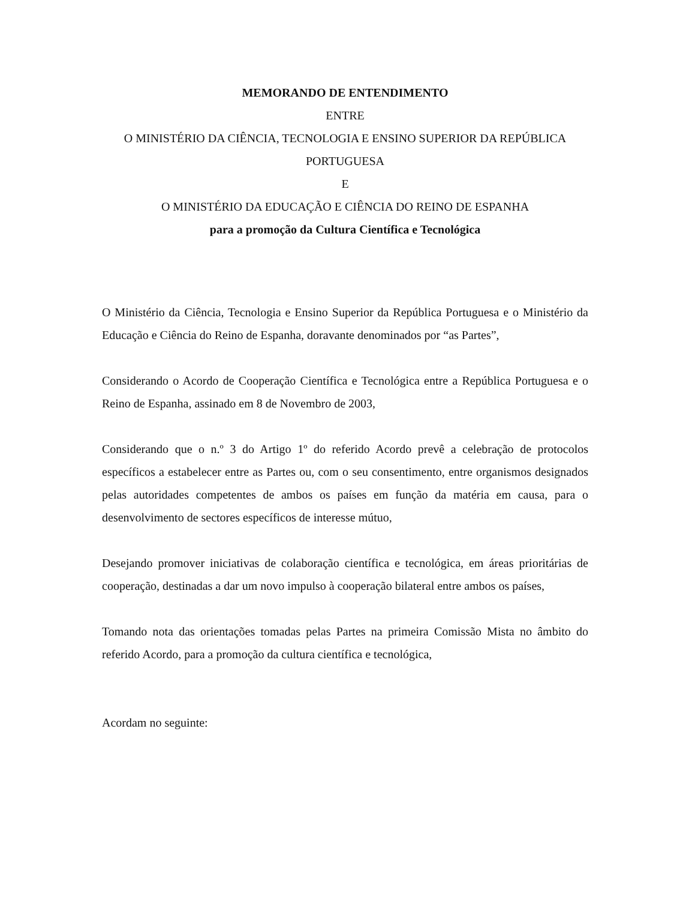MEMORANDO DE ENTENDIMENTO
ENTRE
O MINISTÉRIO DA CIÊNCIA, TECNOLOGIA E ENSINO SUPERIOR DA REPÚBLICA PORTUGUESA
E
O MINISTÉRIO DA EDUCAÇÃO E CIÊNCIA DO REINO DE ESPANHA
para a promoção da Cultura Científica e Tecnológica
O Ministério da Ciência, Tecnologia e Ensino Superior da República Portuguesa e o Ministério da Educação e Ciência do Reino de Espanha, doravante denominados por “as Partes”,
Considerando o Acordo de Cooperação Científica e Tecnológica entre a República Portuguesa e o Reino de Espanha, assinado em 8 de Novembro de 2003,
Considerando que o n.º 3 do Artigo 1º do referido Acordo prevê a celebração de protocolos específicos a estabelecer entre as Partes ou, com o seu consentimento, entre organismos designados pelas autoridades competentes de ambos os países em função da matéria em causa, para o desenvolvimento de sectores específicos de interesse mútuo,
Desejando promover iniciativas de colaboração científica e tecnológica, em áreas prioritárias de cooperação, destinadas a dar um novo impulso à cooperação bilateral entre ambos os países,
Tomando nota das orientações tomadas pelas Partes na primeira Comissão Mista no âmbito do referido Acordo, para a promoção da cultura científica e tecnológica,
Acordam no seguinte: